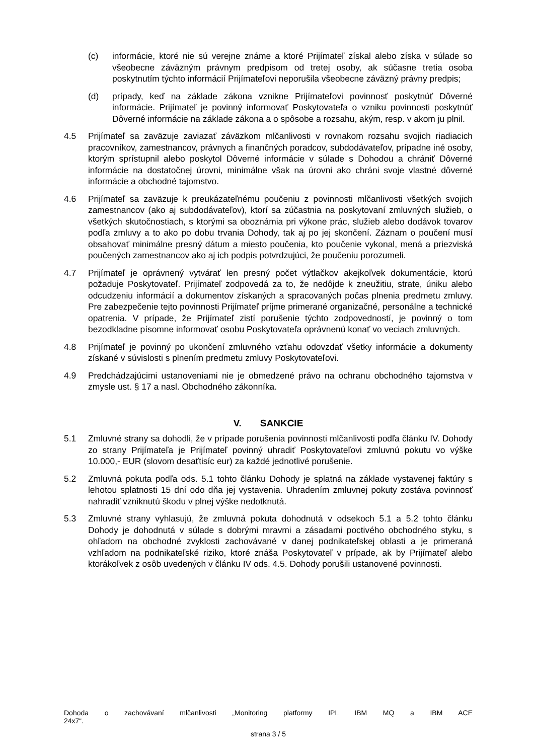(c) informácie, ktoré nie sú verejne známe a ktoré Prijímateľ získal alebo získa v súlade so všeobecne záväzným právnym predpisom od tretej osoby, ak súčasne tretia osoba poskytnutím týchto informácií Prijímateľovi neporušila všeobecne záväzný právny predpis;
(d) prípady, keď na základe zákona vznikne Prijímateľovi povinnosť poskytnúť Dôverné informácie. Prijímateľ je povinný informovať Poskytovateľa o vzniku povinnosti poskytnúť Dôverné informácie na základe zákona a o spôsobe a rozsahu, akým, resp. v akom ju plnil.
4.5 Prijímateľ sa zaväzuje zaviazať záväzkom mlčanlivosti v rovnakom rozsahu svojich riadiacich pracovníkov, zamestnancov, právnych a finančných poradcov, subdodávateľov, prípadne iné osoby, ktorým sprístupnil alebo poskytol Dôverné informácie v súlade s Dohodou a chrániť Dôverné informácie na dostatočnej úrovni, minimálne však na úrovni ako chráni svoje vlastné dôverné informácie a obchodné tajomstvo.
4.6 Prijímateľ sa zaväzuje k preukázateľnému poučeniu z povinnosti mlčanlivosti všetkých svojich zamestnancov (ako aj subdodávateľov), ktorí sa zúčastnia na poskytovaní zmluvných služieb, o všetkých skutočnostiach, s ktorými sa oboznámia pri výkone prác, služieb alebo dodávok tovarov podľa zmluvy a to ako po dobu trvania Dohody, tak aj po jej skončení. Záznam o poučení musí obsahovať minimálne presný dátum a miesto poučenia, kto poučenie vykonal, mená a priezviská poučených zamestnancov ako aj ich podpis potvrdzujúci, že poučeniu porozumeli.
4.7 Prijímateľ je oprávnený vytvárať len presný počet výtlačkov akejkoľvek dokumentácie, ktorú požaduje Poskytovateľ. Prijímateľ zodpovedá za to, že nedôjde k zneužitiu, strate, úniku alebo odcudzeniu informácií a dokumentov získaných a spracovaných počas plnenia predmetu zmluvy. Pre zabezpečenie tejto povinnosti Prijímateľ príjme primerané organizačné, personálne a technické opatrenia. V prípade, že Prijímateľ zistí porušenie týchto zodpovedností, je povinný o tom bezodkladne písomne informovať osobu Poskytovateľa oprávnenú konať vo veciach zmluvných.
4.8 Prijímateľ je povinný po ukončení zmluvného vzťahu odovzdať všetky informácie a dokumenty získané v súvislosti s plnením predmetu zmluvy Poskytovateľovi.
4.9 Predchádzajúcimi ustanoveniami nie je obmedzené právo na ochranu obchodného tajomstva v zmysle ust. § 17 a nasl. Obchodného zákonníka.
V. SANKCIE
5.1 Zmluvné strany sa dohodli, že v prípade porušenia povinnosti mlčanlivosti podľa článku IV. Dohody zo strany Prijímateľa je Prijímateľ povinný uhradiť Poskytovateľovi zmluvnú pokutu vo výške 10.000,- EUR (slovom desaťtisíc eur) za každé jednotlivé porušenie.
5.2 Zmluvná pokuta podľa ods. 5.1 tohto článku Dohody je splatná na základe vystavenej faktúry s lehotou splatnosti 15 dní odo dňa jej vystavenia. Uhradením zmluvnej pokuty zostáva povinnosť nahradiť vzniknutú škodu v plnej výške nedotknutá.
5.3 Zmluvné strany vyhlasujú, že zmluvná pokuta dohodnutá v odsekoch 5.1 a 5.2 tohto článku Dohody je dohodnutá v súlade s dobrými mravmi a zásadami poctivého obchodného styku, s ohľadom na obchodné zvyklosti zachovávané v danej podnikateľskej oblasti a je primeraná vzhľadom na podnikateľské riziko, ktoré znáša Poskytovateľ v prípade, ak by Prijímateľ alebo ktorákoľvek z osôb uvedených v článku IV ods. 4.5. Dohody porušili ustanovené povinnosti.
Dohoda o zachovávaní mlčanlivosti „Monitoring platformy IPL IBM MQ a IBM ACE
24x7“.
strana 3 / 5